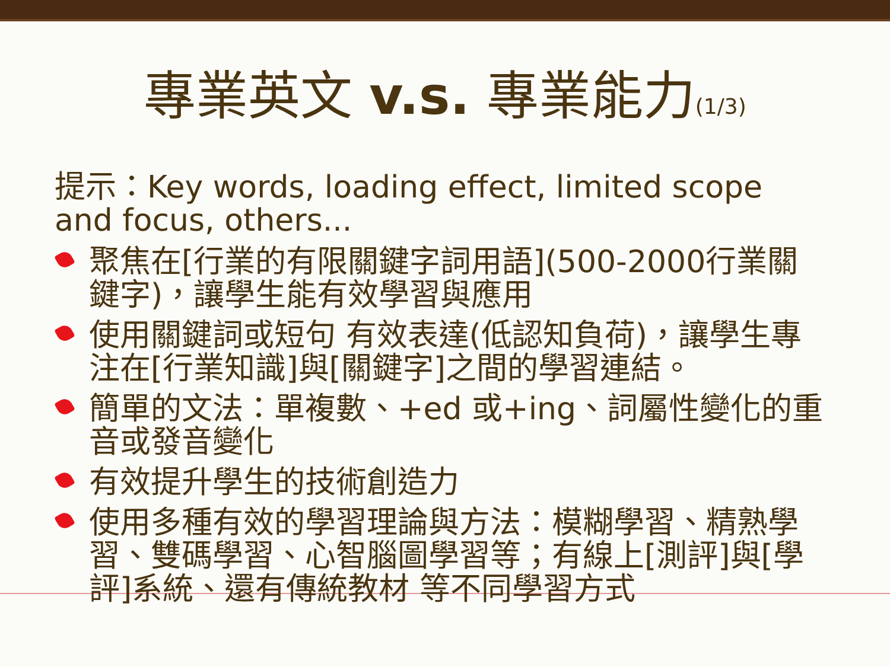專業英文 v.s. 專業能力(1/3)
提示：Key words, loading effect, limited scope and focus, others...
聚焦在[行業的有限關鍵字詞用語](500-2000行業關鍵字)，讓學生能有效學習與應用
使用關鍵詞或短句 有效表達(低認知負荷)，讓學生專注在[行業知識]與[關鍵字]之間的學習連結。
簡單的文法：單複數、+ed 或+ing、詞屬性變化的重音或發音變化
有效提升學生的技術創造力
使用多種有效的學習理論與方法：模糊學習、精熟學習、雙碼學習、心智腦圖學習等；有線上[測評]與[學評]系統、還有傳統教材 等不同學習方式